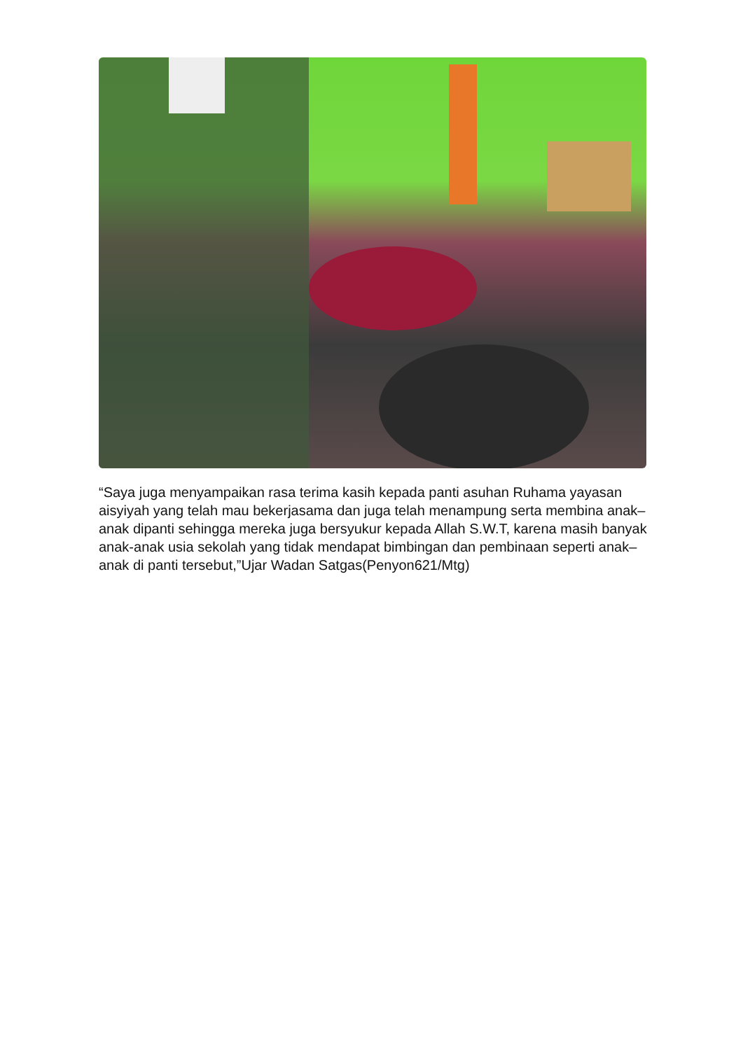“Saya juga menyampaikan rasa terima kasih kepada panti asuhan Ruhama yayasan aisyiyah yang telah mau bekerjasama dan juga telah menampung serta membina anak–anak dipanti sehingga mereka juga bersyukur kepada Allah S.W.T, karena masih banyak anak-anak usia sekolah yang tidak mendapat bimbingan dan pembinaan seperti anak–anak di panti tersebut,”Ujar Wadan Satgas(Penyon621/Mtg)